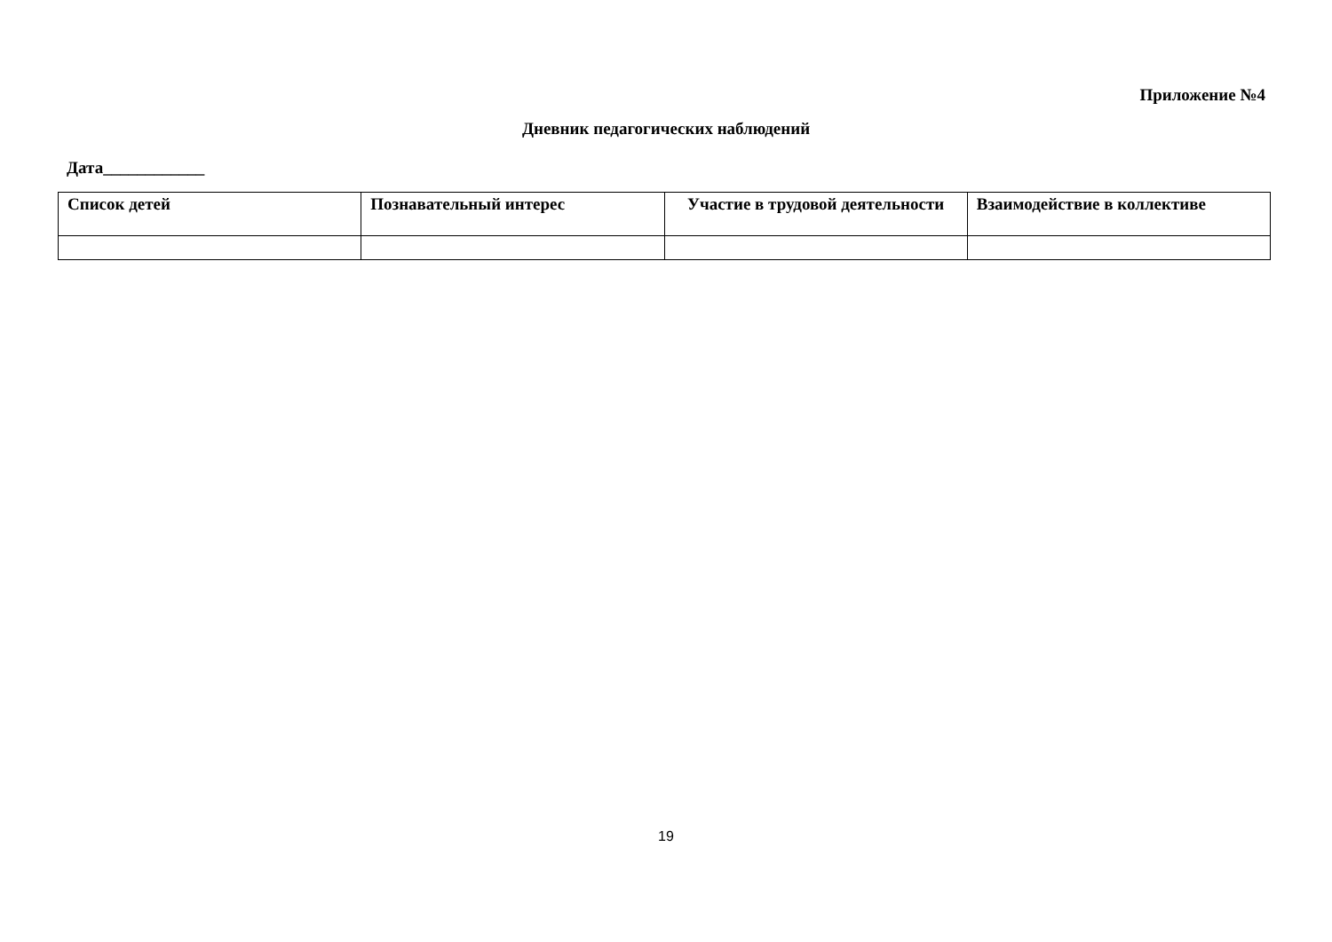Приложение №4
Дневник педагогических наблюдений
Дата____________
| Список детей | Познавательный интерес | Участие в трудовой деятельности | Взаимодействие в коллективе |
| --- | --- | --- | --- |
19